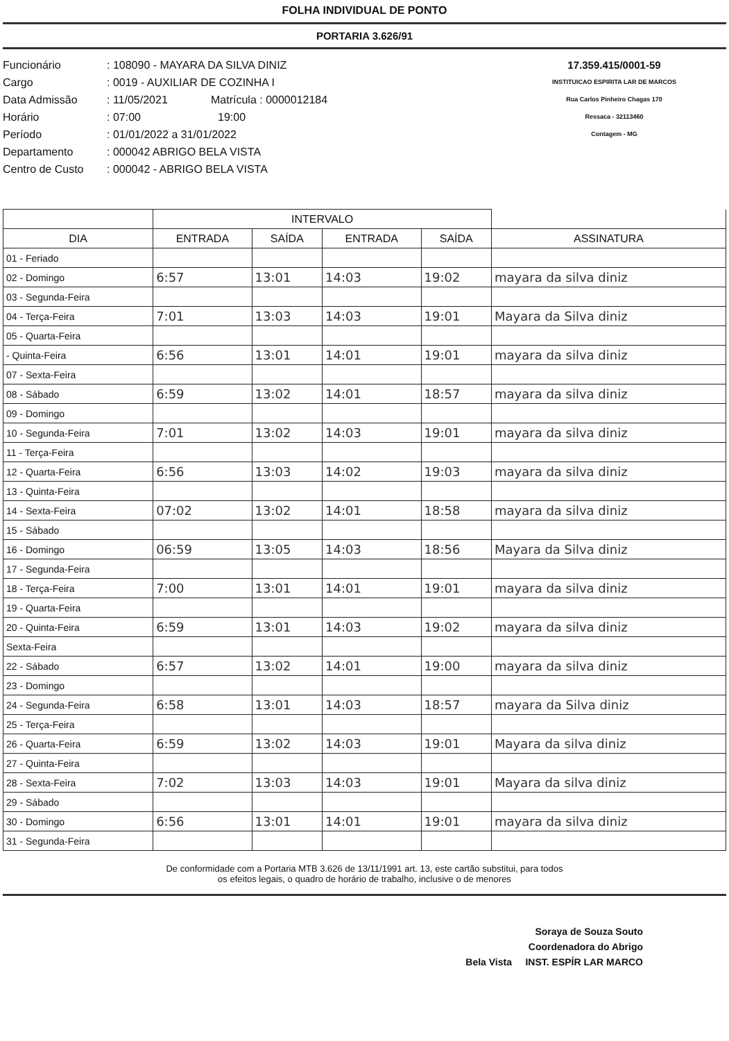FOLHA INDIVIDUAL DE PONTO
PORTARIA 3.626/91
Funcionário: 108090 - MAYARA DA SILVA DINIZ
Cargo: 0019 - AUXILIAR DE COZINHA I
Data Admissão: 11/05/2021 Matrícula : 0000012184
Horário: 07:00 19:00
Período: 01/01/2022 a 31/01/2022
Departamento: 000042 ABRIGO BELA VISTA
Centro de Custo: 000042 - ABRIGO BELA VISTA
17.359.415/0001-59
INSTITUICAO ESPIRITA LAR DE MARCOS
Rua Carlos Pinheiro Chagas 170
Ressaca - 32113460
Contagem - MG
| | INTERVALO | | | | |
| --- | --- | --- | --- | --- | --- |
| DIA | ENTRADA | SAÍDA | ENTRADA | SAÍDA | ASSINATURA |
| 01 - Feriado | | | | | |
| 02 - Domingo | 6:57 | 13:01 | 14:03 | 19:02 | mayara da silva diniz |
| 03 - Segunda-Feira | | | | | |
| 04 - Terça-Feira | 7:01 | 13:03 | 14:03 | 19:01 | Mayara da Silva diniz |
| 05 - Quarta-Feira | | | | | |
| - Quinta-Feira | 6:56 | 13:01 | 14:01 | 19:01 | mayara da silva diniz |
| 07 - Sexta-Feira | | | | | |
| 08 - Sábado | 6:59 | 13:02 | 14:01 | 18:57 | mayara da silva diniz |
| 09 - Domingo | | | | | |
| 10 - Segunda-Feira | 7:01 | 13:02 | 14:03 | 19:01 | mayara da silva diniz |
| 11 - Terça-Feira | | | | | |
| 12 - Quarta-Feira | 6:56 | 13:03 | 14:02 | 19:03 | mayara da silva diniz |
| 13 - Quinta-Feira | | | | | |
| 14 - Sexta-Feira | 07:02 | 13:02 | 14:01 | 18:58 | mayara da silva diniz |
| 15 - Sábado | | | | | |
| 16 - Domingo | 06:59 | 13:05 | 14:03 | 18:56 | Mayara da Silva diniz |
| 17 - Segunda-Feira | | | | | |
| 18 - Terça-Feira | 7:00 | 13:01 | 14:01 | 19:01 | mayara da silva diniz |
| 19 - Quarta-Feira | | | | | |
| 20 - Quinta-Feira | 6:59 | 13:01 | 14:03 | 19:02 | mayara da silva diniz |
| Sexta-Feira | | | | | |
| 22 - Sábado | 6:57 | 13:02 | 14:01 | 19:00 | mayara da silva diniz |
| 23 - Domingo | | | | | |
| 24 - Segunda-Feira | 6:58 | 13:01 | 14:03 | 18:57 | mayara da Silva diniz |
| 25 - Terça-Feira | | | | | |
| 26 - Quarta-Feira | 6:59 | 13:02 | 14:03 | 19:01 | Mayara da silva diniz |
| 27 - Quinta-Feira | | | | | |
| 28 - Sexta-Feira | 7:02 | 13:03 | 14:03 | 19:01 | Mayara da silva diniz |
| 29 - Sábado | | | | | |
| 30 - Domingo | 6:56 | 13:01 | 14:01 | 19:01 | mayara da silva diniz |
| 31 - Segunda-Feira | | | | | |
De conformidade com a Portaria MTB 3.626 de 13/11/1991 art. 13, este cartão substitui, para todos
os efeitos legais, o quadro de horário de trabalho, inclusive o de menores
Soraya de Souza Souto
Coordenadora do Abrigo
Bela Vista INST. ESPÍR LAR MARCO